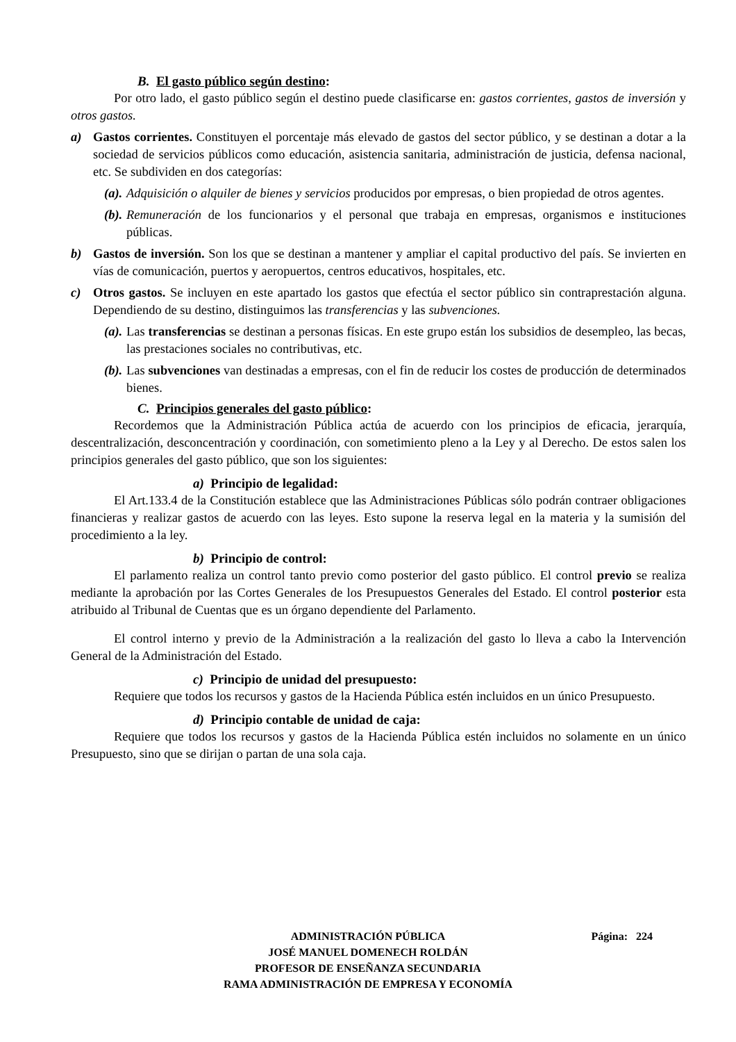B. El gasto público según destino:
Por otro lado, el gasto público según el destino puede clasificarse en: gastos corrientes, gastos de inversión y otros gastos.
a) Gastos corrientes. Constituyen el porcentaje más elevado de gastos del sector público, y se destinan a dotar a la sociedad de servicios públicos como educación, asistencia sanitaria, administración de justicia, defensa nacional, etc. Se subdividen en dos categorías:
(a).
Adquisición o alquiler de bienes y servicios producidos por empresas, o bien propiedad de otros agentes.
(b).
Remuneración de los funcionarios y el personal que trabaja en empresas, organismos e instituciones públicas.
b) Gastos de inversión. Son los que se destinan a mantener y ampliar el capital productivo del país. Se invierten en vías de comunicación, puertos y aeropuertos, centros educativos, hospitales, etc.
c) Otros gastos. Se incluyen en este apartado los gastos que efectúa el sector público sin contraprestación alguna. Dependiendo de su destino, distinguimos las transferencias y las subvenciones.
(a).
Las transferencias se destinan a personas físicas. En este grupo están los subsidios de desempleo, las becas, las prestaciones sociales no contributivas, etc.
(b).
Las subvenciones van destinadas a empresas, con el fin de reducir los costes de producción de determinados bienes.
C. Principios generales del gasto público:
Recordemos que la Administración Pública actúa de acuerdo con los principios de eficacia, jerarquía, descentralización, desconcentración y coordinación, con sometimiento pleno a la Ley y al Derecho. De estos salen los principios generales del gasto público, que son los siguientes:
a) Principio de legalidad:
El Art.133.4 de la Constitución establece que las Administraciones Públicas sólo podrán contraer obligaciones financieras y realizar gastos de acuerdo con las leyes. Esto supone la reserva legal en la materia y la sumisión del procedimiento a la ley.
b) Principio de control:
El parlamento realiza un control tanto previo como posterior del gasto público. El control previo se realiza mediante la aprobación por las Cortes Generales de los Presupuestos Generales del Estado. El control posterior esta atribuido al Tribunal de Cuentas que es un órgano dependiente del Parlamento.
El control interno y previo de la Administración a la realización del gasto lo lleva a cabo la Intervención General de la Administración del Estado.
c) Principio de unidad del presupuesto:
Requiere que todos los recursos y gastos de la Hacienda Pública estén incluidos en un único Presupuesto.
d) Principio contable de unidad de caja:
Requiere que todos los recursos y gastos de la Hacienda Pública estén incluidos no solamente en un único Presupuesto, sino que se dirijan o partan de una sola caja.
ADMINISTRACIÓN PÚBLICA Página: 224
JOSÉ MANUEL DOMENECH ROLDÁN
PROFESOR DE ENSEÑANZA SECUNDARIA
RAMA ADMINISTRACIÓN DE EMPRESA Y ECONOMÍA